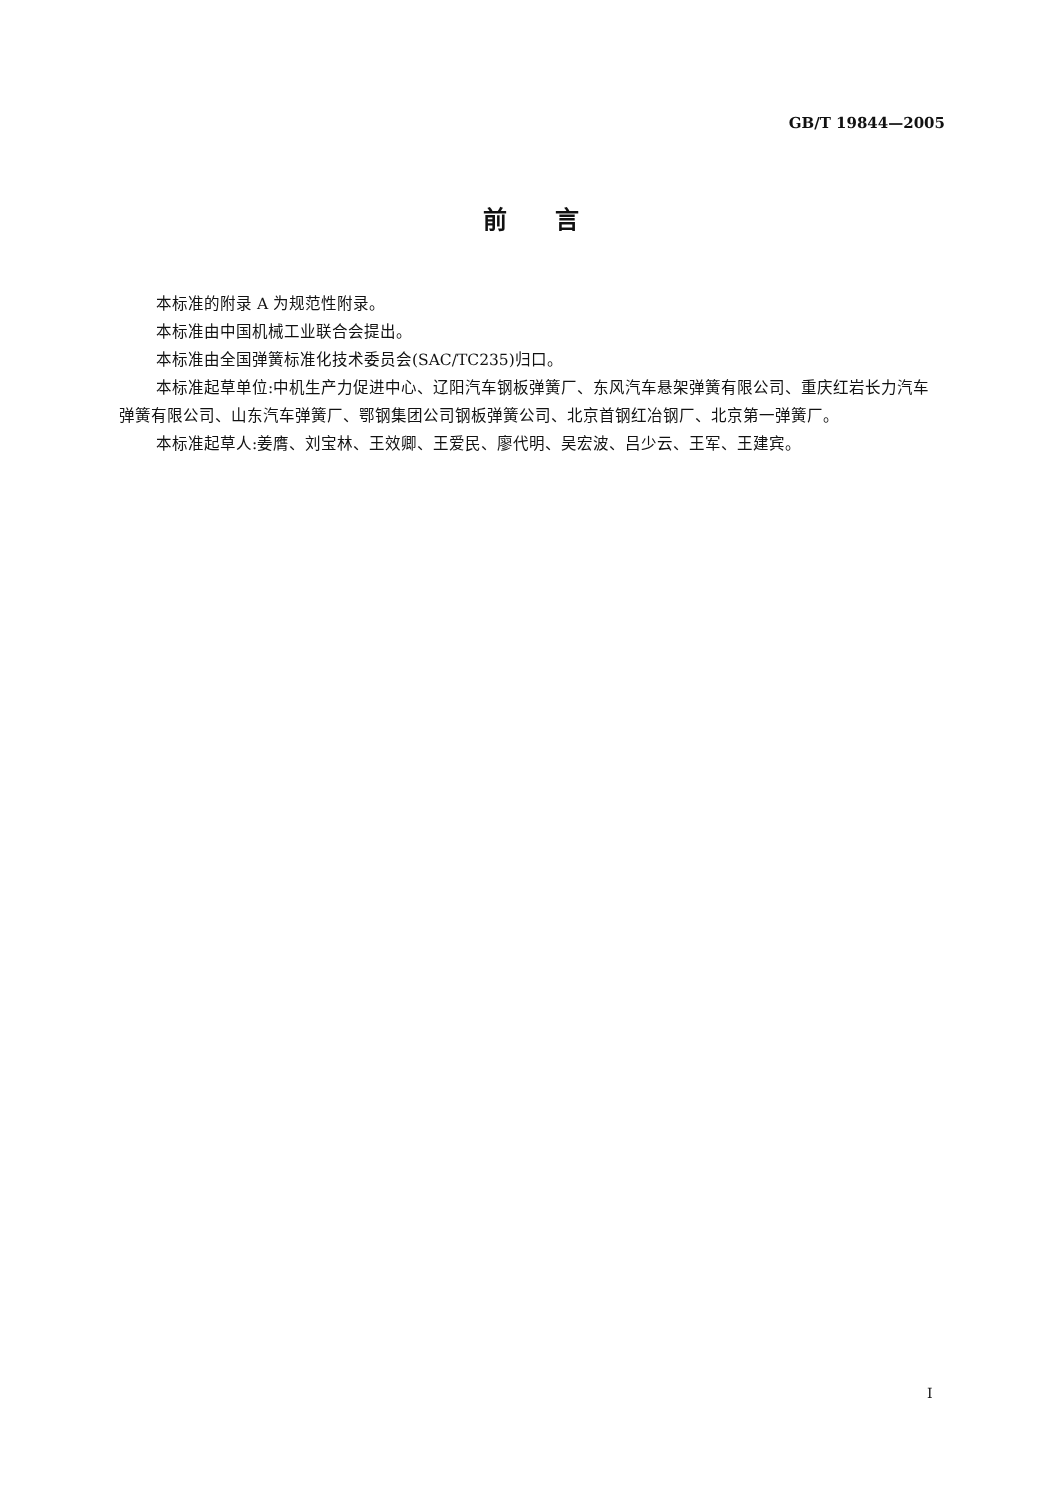GB/T 19844—2005
前　　言
本标准的附录 A 为规范性附录。
本标准由中国机械工业联合会提出。
本标准由全国弹簧标准化技术委员会(SAC/TC235)归口。
本标准起草单位:中机生产力促进中心、辽阳汽车钢板弹簧厂、东风汽车悬架弹簧有限公司、重庆红岩长力汽车弹簧有限公司、山东汽车弹簧厂、鄂钢集团公司钢板弹簧公司、北京首钢红冶钢厂、北京第一弹簧厂。
本标准起草人:姜膺、刘宝林、王效卿、王爱民、廖代明、吴宏波、吕少云、王军、王建宾。
I